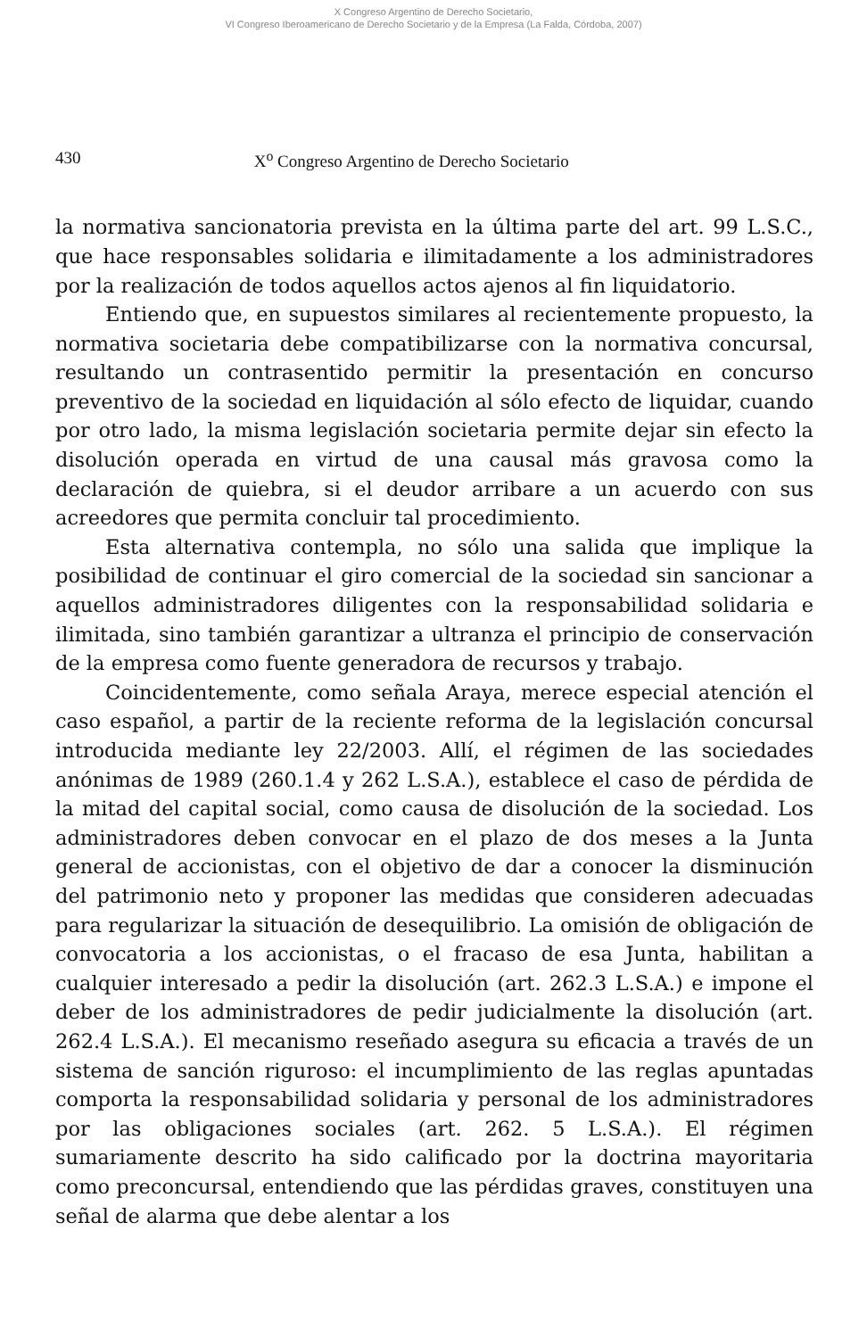X Congreso Argentino de Derecho Societario,
VI Congreso Iberoamericano de Derecho Societario y de la Empresa (La Falda, Córdoba, 2007)
430 X<sup>o</sup> Congreso Argentino de Derecho Societario
la normativa sancionatoria prevista en la última parte del art. 99 L.S.C., que hace responsables solidaria e ilimitadamente a los administradores por la realización de todos aquellos actos ajenos al fin liquidatorio.
Entiendo que, en supuestos similares al recientemente propuesto, la normativa societaria debe compatibilizarse con la normativa concursal, resultando un contrasentido permitir la presentación en concurso preventivo de la sociedad en liquidación al sólo efecto de liquidar, cuando por otro lado, la misma legislación societaria permite dejar sin efecto la disolución operada en virtud de una causal más gravosa como la declaración de quiebra, si el deudor arribare a un acuerdo con sus acreedores que permita concluir tal procedimiento.
Esta alternativa contempla, no sólo una salida que implique la posibilidad de continuar el giro comercial de la sociedad sin sancionar a aquellos administradores diligentes con la responsabilidad solidaria e ilimitada, sino también garantizar a ultranza el principio de conservación de la empresa como fuente generadora de recursos y trabajo.
Coincidentemente, como señala Araya, merece especial atención el caso español, a partir de la reciente reforma de la legislación concursal introducida mediante ley 22/2003. Allí, el régimen de las sociedades anónimas de 1989 (260.1.4 y 262 L.S.A.), establece el caso de pérdida de la mitad del capital social, como causa de disolución de la sociedad. Los administradores deben convocar en el plazo de dos meses a la Junta general de accionistas, con el objetivo de dar a conocer la disminución del patrimonio neto y proponer las medidas que consideren adecuadas para regularizar la situación de desequilibrio. La omisión de obligación de convocatoria a los accionistas, o el fracaso de esa Junta, habilitan a cualquier interesado a pedir la disolución (art. 262.3 L.S.A.) e impone el deber de los administradores de pedir judicialmente la disolución (art. 262.4 L.S.A.). El mecanismo reseñado asegura su eficacia a través de un sistema de sanción riguroso: el incumplimiento de las reglas apuntadas comporta la responsabilidad solidaria y personal de los administradores por las obligaciones sociales (art. 262. 5 L.S.A.). El régimen sumariamente descrito ha sido calificado por la doctrina mayoritaria como preconcursal, entendiendo que las pérdidas graves, constituyen una señal de alarma que debe alentar a los